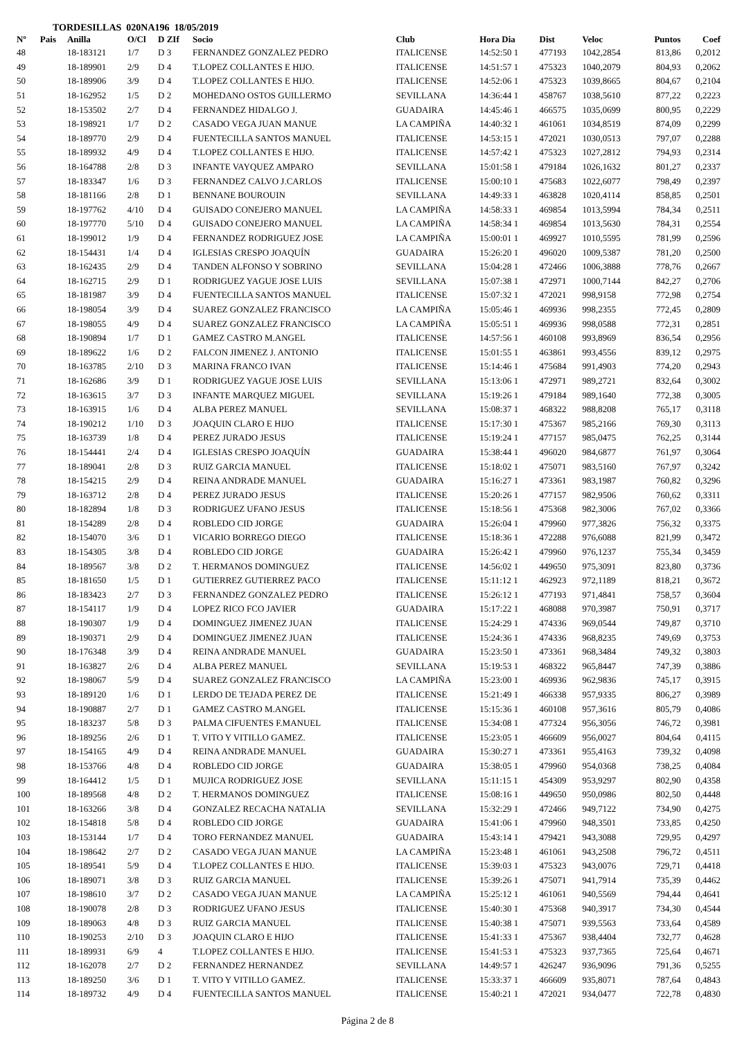TORDESILLAS 020NA196 18/05/2019
| Nº | Pais | Anilla | O/Cl | D ZIf | Socio | Club | Hora Dia | Dist | Veloc | Puntos | Coef |
| --- | --- | --- | --- | --- | --- | --- | --- | --- | --- | --- | --- |
| 48 | | 18-183121 | 1/7 | D 3 | FERNANDEZ GONZALEZ PEDRO | ITALICENSE | 14:52:50 1 | 477193 | 1042,2854 | 813,86 | 0,2012 |
| 49 | | 18-189901 | 2/9 | D 4 | T.LOPEZ COLLANTES E HIJO. | ITALICENSE | 14:51:57 1 | 475323 | 1040,2079 | 804,93 | 0,2062 |
| 50 | | 18-189906 | 3/9 | D 4 | T.LOPEZ COLLANTES E HIJO. | ITALICENSE | 14:52:06 1 | 475323 | 1039,8665 | 804,67 | 0,2104 |
| 51 | | 18-162952 | 1/5 | D 2 | MOHEDANO OSTOS GUILLERMO | SEVILLANA | 14:36:44 1 | 458767 | 1038,5610 | 877,22 | 0,2223 |
| 52 | | 18-153502 | 2/7 | D 4 | FERNANDEZ HIDALGO J. | GUADAIRA | 14:45:46 1 | 466575 | 1035,0699 | 800,95 | 0,2229 |
| 53 | | 18-198921 | 1/7 | D 2 | CASADO VEGA JUAN MANUE | LA CAMPIÑA | 14:40:32 1 | 461061 | 1034,8519 | 874,09 | 0,2299 |
| 54 | | 18-189770 | 2/9 | D 4 | FUENTECILLA SANTOS MANUEL | ITALICENSE | 14:53:15 1 | 472021 | 1030,0513 | 797,07 | 0,2288 |
| 55 | | 18-189932 | 4/9 | D 4 | T.LOPEZ COLLANTES E HIJO. | ITALICENSE | 14:57:42 1 | 475323 | 1027,2812 | 794,93 | 0,2314 |
| 56 | | 18-164788 | 2/8 | D 3 | INFANTE VAYQUEZ AMPARO | SEVILLANA | 15:01:58 1 | 479184 | 1026,1632 | 801,27 | 0,2337 |
| 57 | | 18-183347 | 1/6 | D 3 | FERNANDEZ CALVO J.CARLOS | ITALICENSE | 15:00:10 1 | 475683 | 1022,6077 | 798,49 | 0,2397 |
| 58 | | 18-181166 | 2/8 | D 1 | BENNANE BOUROUIN | SEVILLANA | 14:49:33 1 | 463828 | 1020,4114 | 858,85 | 0,2501 |
| 59 | | 18-197762 | 4/10 | D 4 | GUISADO CONEJERO MANUEL | LA CAMPIÑA | 14:58:33 1 | 469854 | 1013,5994 | 784,34 | 0,2511 |
| 60 | | 18-197770 | 5/10 | D 4 | GUISADO CONEJERO MANUEL | LA CAMPIÑA | 14:58:34 1 | 469854 | 1013,5630 | 784,31 | 0,2554 |
| 61 | | 18-199012 | 1/9 | D 4 | FERNANDEZ RODRIGUEZ JOSE | LA CAMPIÑA | 15:00:01 1 | 469927 | 1010,5595 | 781,99 | 0,2596 |
| 62 | | 18-154431 | 1/4 | D 4 | IGLESIAS CRESPO JOAQUÍN | GUADAIRA | 15:26:20 1 | 496020 | 1009,5387 | 781,20 | 0,2500 |
| 63 | | 18-162435 | 2/9 | D 4 | TANDEN ALFONSO Y SOBRINO | SEVILLANA | 15:04:28 1 | 472466 | 1006,3888 | 778,76 | 0,2667 |
| 64 | | 18-162715 | 2/9 | D 1 | RODRIGUEZ YAGUE JOSE LUIS | SEVILLANA | 15:07:38 1 | 472971 | 1000,7144 | 842,27 | 0,2706 |
| 65 | | 18-181987 | 3/9 | D 4 | FUENTECILLA SANTOS MANUEL | ITALICENSE | 15:07:32 1 | 472021 | 998,9158 | 772,98 | 0,2754 |
| 66 | | 18-198054 | 3/9 | D 4 | SUAREZ GONZALEZ FRANCISCO | LA CAMPIÑA | 15:05:46 1 | 469936 | 998,2355 | 772,45 | 0,2809 |
| 67 | | 18-198055 | 4/9 | D 4 | SUAREZ GONZALEZ FRANCISCO | LA CAMPIÑA | 15:05:51 1 | 469936 | 998,0588 | 772,31 | 0,2851 |
| 68 | | 18-190894 | 1/7 | D 1 | GAMEZ CASTRO M.ANGEL | ITALICENSE | 14:57:56 1 | 460108 | 993,8969 | 836,54 | 0,2956 |
| 69 | | 18-189622 | 1/6 | D 2 | FALCON JIMENEZ J. ANTONIO | ITALICENSE | 15:01:55 1 | 463861 | 993,4556 | 839,12 | 0,2975 |
| 70 | | 18-163785 | 2/10 | D 3 | MARINA FRANCO IVAN | ITALICENSE | 15:14:46 1 | 475684 | 991,4903 | 774,20 | 0,2943 |
| 71 | | 18-162686 | 3/9 | D 1 | RODRIGUEZ YAGUE JOSE LUIS | SEVILLANA | 15:13:06 1 | 472971 | 989,2721 | 832,64 | 0,3002 |
| 72 | | 18-163615 | 3/7 | D 3 | INFANTE MARQUEZ MIGUEL | SEVILLANA | 15:19:26 1 | 479184 | 989,1640 | 772,38 | 0,3005 |
| 73 | | 18-163915 | 1/6 | D 4 | ALBA PEREZ MANUEL | SEVILLANA | 15:08:37 1 | 468322 | 988,8208 | 765,17 | 0,3118 |
| 74 | | 18-190212 | 1/10 | D 3 | JOAQUIN CLARO E HIJO | ITALICENSE | 15:17:30 1 | 475367 | 985,2166 | 769,30 | 0,3113 |
| 75 | | 18-163739 | 1/8 | D 4 | PEREZ JURADO JESUS | ITALICENSE | 15:19:24 1 | 477157 | 985,0475 | 762,25 | 0,3144 |
| 76 | | 18-154441 | 2/4 | D 4 | IGLESIAS CRESPO JOAQUÍN | GUADAIRA | 15:38:44 1 | 496020 | 984,6877 | 761,97 | 0,3064 |
| 77 | | 18-189041 | 2/8 | D 3 | RUIZ GARCIA MANUEL | ITALICENSE | 15:18:02 1 | 475071 | 983,5160 | 767,97 | 0,3242 |
| 78 | | 18-154215 | 2/9 | D 4 | REINA ANDRADE MANUEL | GUADAIRA | 15:16:27 1 | 473361 | 983,1987 | 760,82 | 0,3296 |
| 79 | | 18-163712 | 2/8 | D 4 | PEREZ JURADO JESUS | ITALICENSE | 15:20:26 1 | 477157 | 982,9506 | 760,62 | 0,3311 |
| 80 | | 18-182894 | 1/8 | D 3 | RODRIGUEZ UFANO JESUS | ITALICENSE | 15:18:56 1 | 475368 | 982,3006 | 767,02 | 0,3366 |
| 81 | | 18-154289 | 2/8 | D 4 | ROBLEDO CID JORGE | GUADAIRA | 15:26:04 1 | 479960 | 977,3826 | 756,32 | 0,3375 |
| 82 | | 18-154070 | 3/6 | D 1 | VICARIO BORREGO DIEGO | ITALICENSE | 15:18:36 1 | 472288 | 976,6088 | 821,99 | 0,3472 |
| 83 | | 18-154305 | 3/8 | D 4 | ROBLEDO CID JORGE | GUADAIRA | 15:26:42 1 | 479960 | 976,1237 | 755,34 | 0,3459 |
| 84 | | 18-189567 | 3/8 | D 2 | T. HERMANOS DOMINGUEZ | ITALICENSE | 14:56:02 1 | 449650 | 975,3091 | 823,80 | 0,3736 |
| 85 | | 18-181650 | 1/5 | D 1 | GUTIERREZ GUTIERREZ PACO | ITALICENSE | 15:11:12 1 | 462923 | 972,1189 | 818,21 | 0,3672 |
| 86 | | 18-183423 | 2/7 | D 3 | FERNANDEZ GONZALEZ PEDRO | ITALICENSE | 15:26:12 1 | 477193 | 971,4841 | 758,57 | 0,3604 |
| 87 | | 18-154117 | 1/9 | D 4 | LOPEZ RICO FCO JAVIER | GUADAIRA | 15:17:22 1 | 468088 | 970,3987 | 750,91 | 0,3717 |
| 88 | | 18-190307 | 1/9 | D 4 | DOMINGUEZ JIMENEZ JUAN | ITALICENSE | 15:24:29 1 | 474336 | 969,0544 | 749,87 | 0,3710 |
| 89 | | 18-190371 | 2/9 | D 4 | DOMINGUEZ JIMENEZ JUAN | ITALICENSE | 15:24:36 1 | 474336 | 968,8235 | 749,69 | 0,3753 |
| 90 | | 18-176348 | 3/9 | D 4 | REINA ANDRADE MANUEL | GUADAIRA | 15:23:50 1 | 473361 | 968,3484 | 749,32 | 0,3803 |
| 91 | | 18-163827 | 2/6 | D 4 | ALBA PEREZ MANUEL | SEVILLANA | 15:19:53 1 | 468322 | 965,8447 | 747,39 | 0,3886 |
| 92 | | 18-198067 | 5/9 | D 4 | SUAREZ GONZALEZ FRANCISCO | LA CAMPIÑA | 15:23:00 1 | 469936 | 962,9836 | 745,17 | 0,3915 |
| 93 | | 18-189120 | 1/6 | D 1 | LERDO DE TEJADA PEREZ DE | ITALICENSE | 15:21:49 1 | 466338 | 957,9335 | 806,27 | 0,3989 |
| 94 | | 18-190887 | 2/7 | D 1 | GAMEZ CASTRO M.ANGEL | ITALICENSE | 15:15:36 1 | 460108 | 957,3616 | 805,79 | 0,4086 |
| 95 | | 18-183237 | 5/8 | D 3 | PALMA CIFUENTES F.MANUEL | ITALICENSE | 15:34:08 1 | 477324 | 956,3056 | 746,72 | 0,3981 |
| 96 | | 18-189256 | 2/6 | D 1 | T. VITO Y VITILLO GAMEZ. | ITALICENSE | 15:23:05 1 | 466609 | 956,0027 | 804,64 | 0,4115 |
| 97 | | 18-154165 | 4/9 | D 4 | REINA ANDRADE MANUEL | GUADAIRA | 15:30:27 1 | 473361 | 955,4163 | 739,32 | 0,4098 |
| 98 | | 18-153766 | 4/8 | D 4 | ROBLEDO CID JORGE | GUADAIRA | 15:38:05 1 | 479960 | 954,0368 | 738,25 | 0,4084 |
| 99 | | 18-164412 | 1/5 | D 1 | MUJICA RODRIGUEZ JOSE | SEVILLANA | 15:11:15 1 | 454309 | 953,9297 | 802,90 | 0,4358 |
| 100 | | 18-189568 | 4/8 | D 2 | T. HERMANOS DOMINGUEZ | ITALICENSE | 15:08:16 1 | 449650 | 950,0986 | 802,50 | 0,4448 |
| 101 | | 18-163266 | 3/8 | D 4 | GONZALEZ RECACHA NATALIA | SEVILLANA | 15:32:29 1 | 472466 | 949,7122 | 734,90 | 0,4275 |
| 102 | | 18-154818 | 5/8 | D 4 | ROBLEDO CID JORGE | GUADAIRA | 15:41:06 1 | 479960 | 948,3501 | 733,85 | 0,4250 |
| 103 | | 18-153144 | 1/7 | D 4 | TORO FERNANDEZ MANUEL | GUADAIRA | 15:43:14 1 | 479421 | 943,3088 | 729,95 | 0,4297 |
| 104 | | 18-198642 | 2/7 | D 2 | CASADO VEGA JUAN MANUE | LA CAMPIÑA | 15:23:48 1 | 461061 | 943,2508 | 796,72 | 0,4511 |
| 105 | | 18-189541 | 5/9 | D 4 | T.LOPEZ COLLANTES E HIJO. | ITALICENSE | 15:39:03 1 | 475323 | 943,0076 | 729,71 | 0,4418 |
| 106 | | 18-189071 | 3/8 | D 3 | RUIZ GARCIA MANUEL | ITALICENSE | 15:39:26 1 | 475071 | 941,7914 | 735,39 | 0,4462 |
| 107 | | 18-198610 | 3/7 | D 2 | CASADO VEGA JUAN MANUE | LA CAMPIÑA | 15:25:12 1 | 461061 | 940,5569 | 794,44 | 0,4641 |
| 108 | | 18-190078 | 2/8 | D 3 | RODRIGUEZ UFANO JESUS | ITALICENSE | 15:40:30 1 | 475368 | 940,3917 | 734,30 | 0,4544 |
| 109 | | 18-189063 | 4/8 | D 3 | RUIZ GARCIA MANUEL | ITALICENSE | 15:40:38 1 | 475071 | 939,5563 | 733,64 | 0,4589 |
| 110 | | 18-190253 | 2/10 | D 3 | JOAQUIN CLARO E HIJO | ITALICENSE | 15:41:33 1 | 475367 | 938,4404 | 732,77 | 0,4628 |
| 111 | | 18-189931 | 6/9 | 4 | T.LOPEZ COLLANTES E HIJO. | ITALICENSE | 15:41:53 1 | 475323 | 937,7365 | 725,64 | 0,4671 |
| 112 | | 18-162078 | 2/7 | D 2 | FERNANDEZ HERNANDEZ | SEVILLANA | 14:49:57 1 | 426247 | 936,9096 | 791,36 | 0,5255 |
| 113 | | 18-189250 | 3/6 | D 1 | T. VITO Y VITILLO GAMEZ. | ITALICENSE | 15:33:37 1 | 466609 | 935,8071 | 787,64 | 0,4843 |
| 114 | | 18-189732 | 4/9 | D 4 | FUENTECILLA SANTOS MANUEL | ITALICENSE | 15:40:21 1 | 472021 | 934,0477 | 722,78 | 0,4830 |
Página 2 de 8